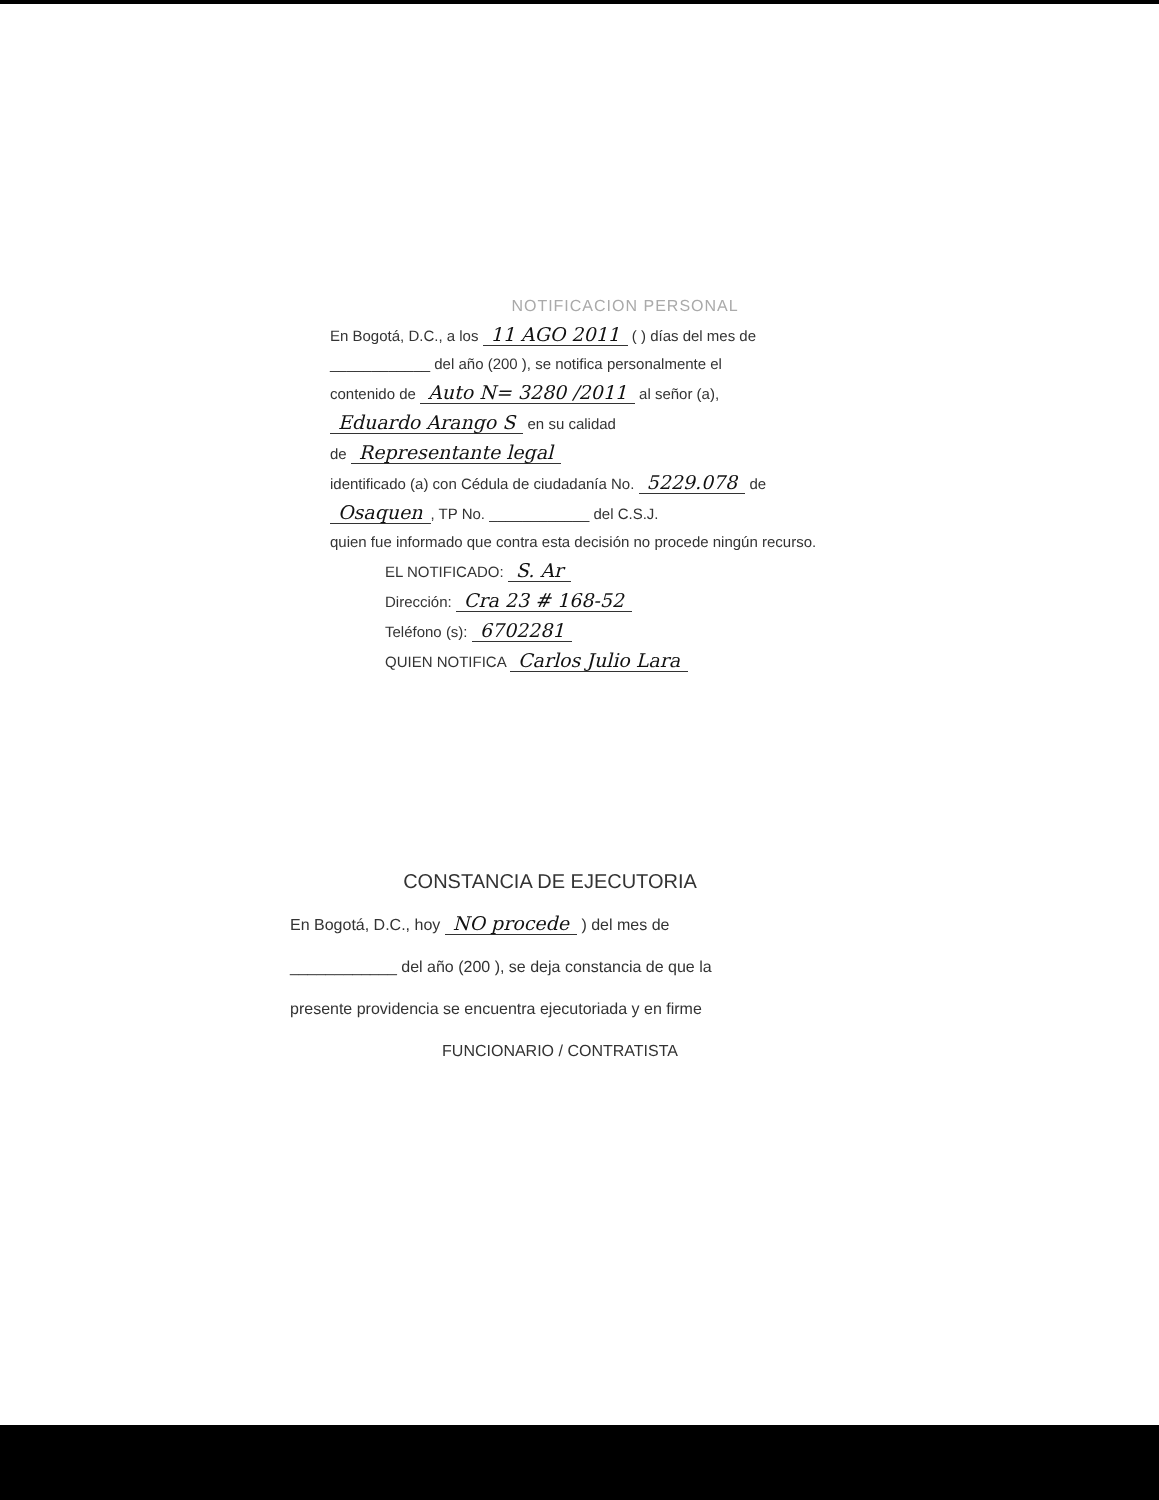NOTIFICACION PERSONAL
En Bogotá, D.C., a los 11 AGO 2011 ( ) días del mes de
____________ del año (200 ), se notifica personalmente el
contenido de Auto N= 3280 /2011 al señor (a),
Eduardo Arango S en su calidad
de Representante legal
identificado (a) con Cédula de ciudadanía No. 5229.078 de
Osaquen, TP No. ____________ del C.S.J.
quien fue informado que contra esta decisión no procede ningún recurso.
EL NOTIFICADO: S. Ar
Dirección: Cra 23 # 168-52
Teléfono (s): 6702281
QUIEN NOTIFICA Carlos Julio Lara
CONSTANCIA DE EJECUTORIA
En Bogotá, D.C., hoy NO procede ) del mes de
____________ del año (200 ), se deja constancia de que la
presente providencia se encuentra ejecutoriada y en firme
FUNCIONARIO / CONTRATISTA